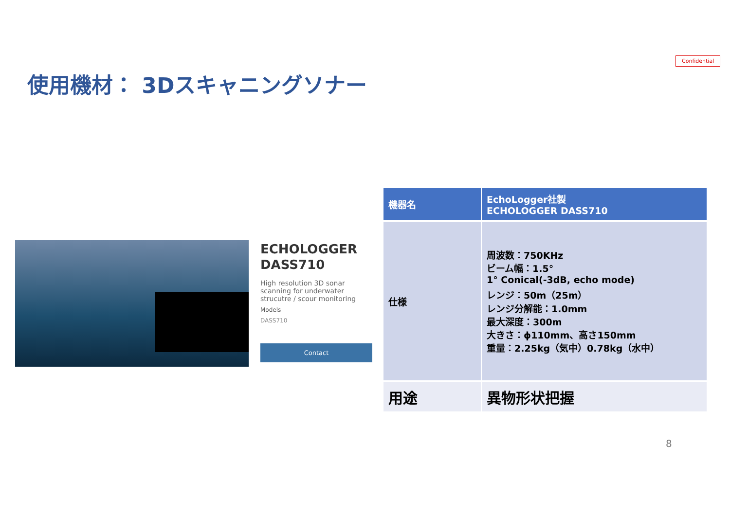Confidential
使用機材： 3Dスキャニングソナー
ECHOLOGGER
DASS710
High resolution 3D sonar scanning for underwater strucutre / scour monitoring
Models
DASS710
Contact
| 機器名 | EchoLogger社製 ECHOLOGGER DASS710 |
| 仕様 | 周波数：750KHz ビーム幅：1.5° 1° Conical(-3dB, echo mode) レンジ：50m（25m） レンジ分解能：1.0mm 最大深度：300m 大きさ：ϕ110mm、高さ150mm 重量：2.25kg（気中）0.78kg（水中） |
| 用途 | 異物形状把握 |
8